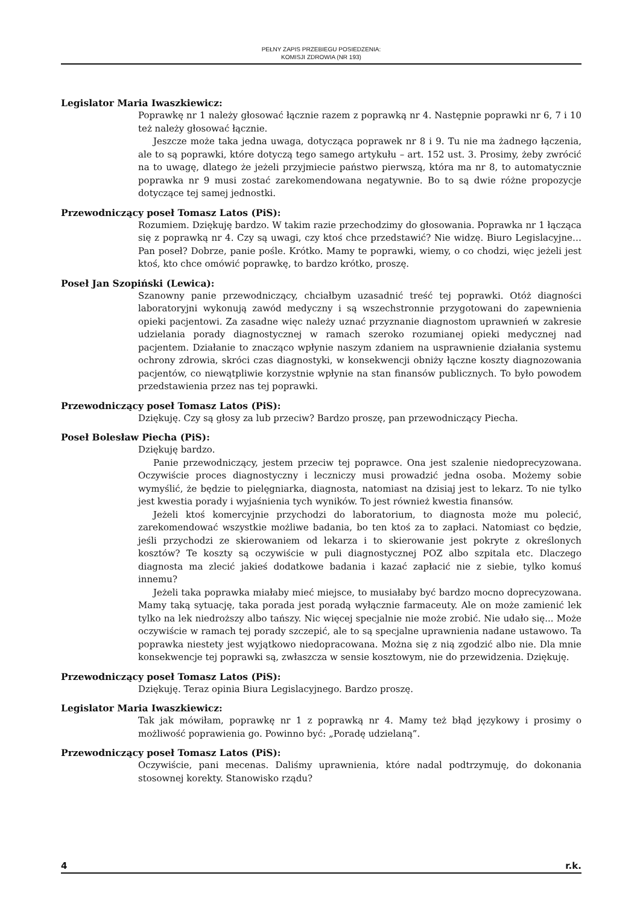PEŁNY ZAPIS PRZEBIEGU POSIEDZENIA:
KOMISJI ZDROWIA (NR 193)
Legislator Maria Iwaszkiewicz:
Poprawkę nr 1 należy głosować łącznie razem z poprawką nr 4. Następnie poprawki nr 6, 7 i 10 też należy głosować łącznie.
Jeszcze może taka jedna uwaga, dotycząca poprawek nr 8 i 9. Tu nie ma żadnego łączenia, ale to są poprawki, które dotyczą tego samego artykułu – art. 152 ust. 3. Prosimy, żeby zwrócić na to uwagę, dlatego że jeżeli przyjmiecie państwo pierwszą, która ma nr 8, to automatycznie poprawka nr 9 musi zostać zarekomendowana negatywnie. Bo to są dwie różne propozycje dotyczące tej samej jednostki.
Przewodniczący poseł Tomasz Latos (PiS):
Rozumiem. Dziękuję bardzo. W takim razie przechodzimy do głosowania. Poprawka nr 1 łącząca się z poprawką nr 4. Czy są uwagi, czy ktoś chce przedstawić? Nie widzę. Biuro Legislacyjne… Pan poseł? Dobrze, panie pośle. Krótko. Mamy te poprawki, wiemy, o co chodzi, więc jeżeli jest ktoś, kto chce omówić poprawkę, to bardzo krótko, proszę.
Poseł Jan Szopiński (Lewica):
Szanowny panie przewodniczący, chciałbym uzasadnić treść tej poprawki. Otóż diagności laboratoryjni wykonują zawód medyczny i są wszechstronnie przygotowani do zapewnienia opieki pacjentowi. Za zasadne więc należy uznać przyznanie diagnostom uprawnień w zakresie udzielania porady diagnostycznej w ramach szeroko rozumianej opieki medycznej nad pacjentem. Działanie to znacząco wpłynie naszym zdaniem na usprawnienie działania systemu ochrony zdrowia, skróci czas diagnostyki, w konsekwencji obniży łączne koszty diagnozowania pacjentów, co niewątpliwie korzystnie wpłynie na stan finansów publicznych. To było powodem przedstawienia przez nas tej poprawki.
Przewodniczący poseł Tomasz Latos (PiS):
Dziękuję. Czy są głosy za lub przeciw? Bardzo proszę, pan przewodniczący Piecha.
Poseł Bolesław Piecha (PiS):
Dziękuję bardzo.
Panie przewodniczący, jestem przeciw tej poprawce. Ona jest szalenie niedoprecyzowana. Oczywiście proces diagnostyczny i leczniczy musi prowadzić jedna osoba. Możemy sobie wymyślić, że będzie to pielęgniarka, diagnosta, natomiast na dzisiaj jest to lekarz. To nie tylko jest kwestia porady i wyjaśnienia tych wyników. To jest również kwestia finansów.
Jeżeli ktoś komercyjnie przychodzi do laboratorium, to diagnosta może mu polecić, zarekomendować wszystkie możliwe badania, bo ten ktoś za to zapłaci. Natomiast co będzie, jeśli przychodzi ze skierowaniem od lekarza i to skierowanie jest pokryte z określonych kosztów? Te koszty są oczywiście w puli diagnostycznej POZ albo szpitala etc. Dlaczego diagnosta ma zlecić jakieś dodatkowe badania i kazać zapłacić nie z siebie, tylko komuś innemu?
Jeżeli taka poprawka miałaby mieć miejsce, to musiałaby być bardzo mocno doprecyzowana. Mamy taką sytuację, taka porada jest poradą wyłącznie farmaceuty. Ale on może zamienić lek tylko na lek niedroższy albo tańszy. Nic więcej specjalnie nie może zrobić. Nie udało się... Może oczywiście w ramach tej porady szczepić, ale to są specjalne uprawnienia nadane ustawowo. Ta poprawka niestety jest wyjątkowo niedopracowana. Można się z nią zgodzić albo nie. Dla mnie konsekwencje tej poprawki są, zwłaszcza w sensie kosztowym, nie do przewidzenia. Dziękuję.
Przewodniczący poseł Tomasz Latos (PiS):
Dziękuję. Teraz opinia Biura Legislacyjnego. Bardzo proszę.
Legislator Maria Iwaszkiewicz:
Tak jak mówiłam, poprawkę nr 1 z poprawką nr 4. Mamy też błąd językowy i prosimy o możliwość poprawienia go. Powinno być: „Poradę udzielaną”.
Przewodniczący poseł Tomasz Latos (PiS):
Oczywiście, pani mecenas. Daliśmy uprawnienia, które nadal podtrzymuję, do dokonania stosownej korekty. Stanowisko rządu?
4 r.k.